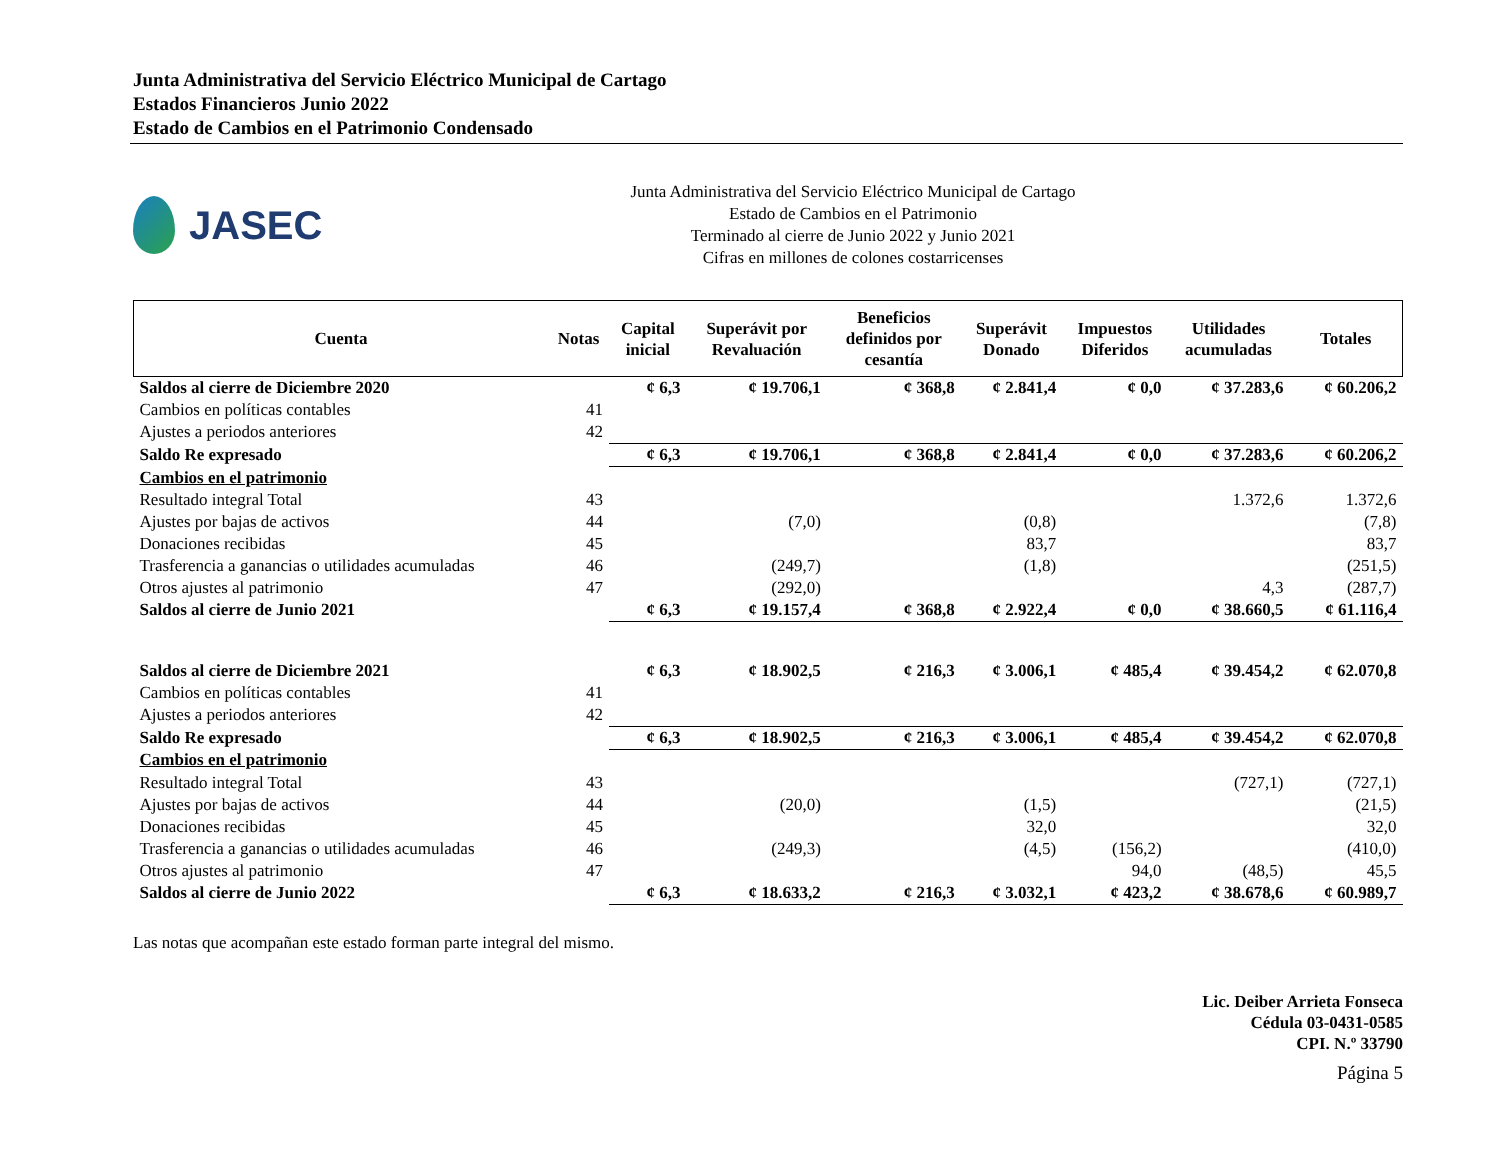Junta Administrativa del Servicio Eléctrico Municipal de Cartago
Estados Financieros Junio 2022
Estado de Cambios en el Patrimonio Condensado
JASEC
Junta Administrativa del Servicio Eléctrico Municipal de Cartago
Estado de Cambios en el Patrimonio
Terminado al cierre de Junio 2022 y Junio 2021
Cifras en millones de colones costarricenses
| Cuenta | Notas | Capital inicial | Superávit por Revaluación | Beneficios definidos por cesantía | Superávit Donado | Impuestos Diferidos | Utilidades acumuladas | Totales |
| --- | --- | --- | --- | --- | --- | --- | --- | --- |
| Saldos al cierre de Diciembre 2020 | | ¢ 6,3 | ¢ 19.706,1 | ¢ 368,8 | ¢ 2.841,4 | ¢ 0,0 | ¢ 37.283,6 | ¢ 60.206,2 |
| Cambios en políticas contables | 41 | | | | | | | |
| Ajustes a periodos anteriores | 42 | | | | | | | |
| Saldo Re expresado | | ¢ 6,3 | ¢ 19.706,1 | ¢ 368,8 | ¢ 2.841,4 | ¢ 0,0 | ¢ 37.283,6 | ¢ 60.206,2 |
| Cambios en el patrimonio | | | | | | | | |
| Resultado integral Total | 43 | | | | | | 1.372,6 | 1.372,6 |
| Ajustes por bajas de activos | 44 | | (7,0) | | (0,8) | | | (7,8) |
| Donaciones recibidas | 45 | | | | 83,7 | | | 83,7 |
| Trasferencia a ganancias o utilidades acumuladas | 46 | | (249,7) | | (1,8) | | | (251,5) |
| Otros ajustes al patrimonio | 47 | | (292,0) | | | | 4,3 | (287,7) |
| Saldos al cierre de Junio 2021 | | ¢ 6,3 | ¢ 19.157,4 | ¢ 368,8 | ¢ 2.922,4 | ¢ 0,0 | ¢ 38.660,5 | ¢ 61.116,4 |
| Saldos al cierre de Diciembre 2021 | | ¢ 6,3 | ¢ 18.902,5 | ¢ 216,3 | ¢ 3.006,1 | ¢ 485,4 | ¢ 39.454,2 | ¢ 62.070,8 |
| Cambios en políticas contables | 41 | | | | | | | |
| Ajustes a periodos anteriores | 42 | | | | | | | |
| Saldo Re expresado | | ¢ 6,3 | ¢ 18.902,5 | ¢ 216,3 | ¢ 3.006,1 | ¢ 485,4 | ¢ 39.454,2 | ¢ 62.070,8 |
| Cambios en el patrimonio | | | | | | | | |
| Resultado integral Total | 43 | | | | | | (727,1) | (727,1) |
| Ajustes por bajas de activos | 44 | | (20,0) | | (1,5) | | | (21,5) |
| Donaciones recibidas | 45 | | | | 32,0 | | | 32,0 |
| Trasferencia a ganancias o utilidades acumuladas | 46 | | (249,3) | | (4,5) | (156,2) | | (410,0) |
| Otros ajustes al patrimonio | 47 | | | | | 94,0 | (48,5) | 45,5 |
| Saldos al cierre de Junio 2022 | | ¢ 6,3 | ¢ 18.633,2 | ¢ 216,3 | ¢ 3.032,1 | ¢ 423,2 | ¢ 38.678,6 | ¢ 60.989,7 |
Las notas que acompañan este estado forman parte integral del mismo.
Lic. Deiber Arrieta Fonseca
Cédula 03-0431-0585
CPI. N.º 33790
Página 5